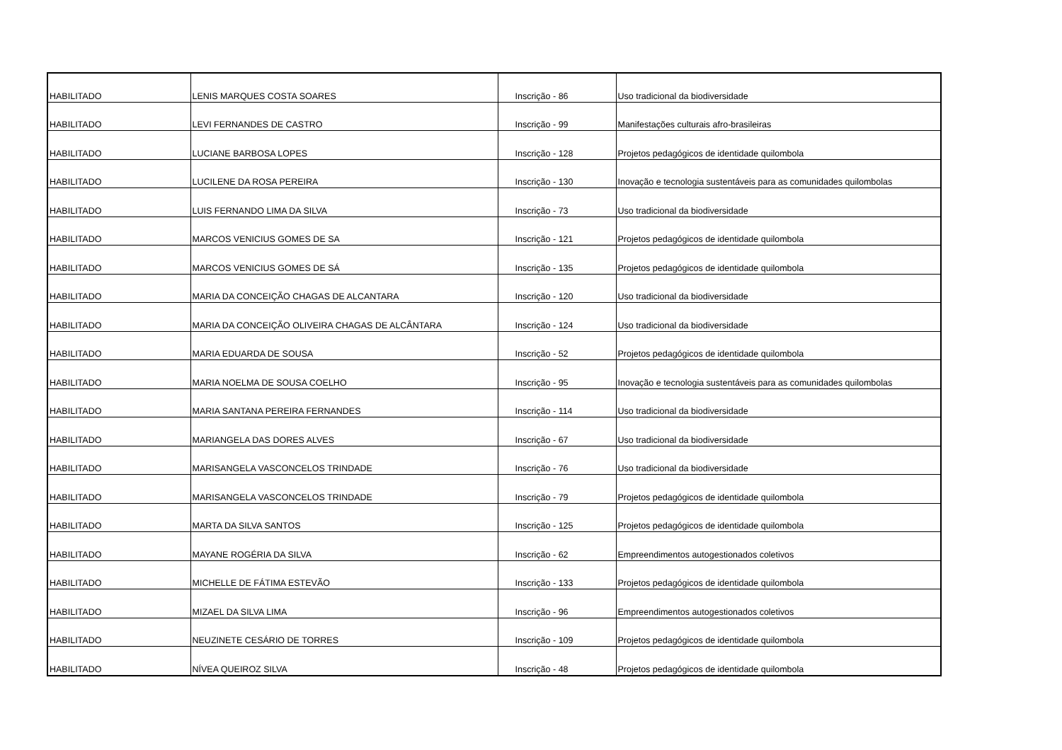| HABILITADO | LENIS MARQUES COSTA SOARES | Inscrição - 86 | Uso tradicional da biodiversidade |
| HABILITADO | LEVI FERNANDES DE CASTRO | Inscrição - 99 | Manifestações culturais afro-brasileiras |
| HABILITADO | LUCIANE BARBOSA LOPES | Inscrição - 128 | Projetos pedagógicos de identidade quilombola |
| HABILITADO | LUCILENE DA ROSA PEREIRA | Inscrição - 130 | Inovação e tecnologia sustentáveis para as comunidades quilombolas |
| HABILITADO | LUIS FERNANDO LIMA DA SILVA | Inscrição - 73 | Uso tradicional da biodiversidade |
| HABILITADO | MARCOS VENICIUS GOMES DE SA | Inscrição - 121 | Projetos pedagógicos de identidade quilombola |
| HABILITADO | MARCOS VENICIUS GOMES DE SÁ | Inscrição - 135 | Projetos pedagógicos de identidade quilombola |
| HABILITADO | MARIA DA CONCEIÇÃO CHAGAS DE ALCANTARA | Inscrição - 120 | Uso tradicional da biodiversidade |
| HABILITADO | MARIA DA CONCEIÇÃO OLIVEIRA CHAGAS DE ALCÂNTARA | Inscrição - 124 | Uso tradicional da biodiversidade |
| HABILITADO | MARIA EDUARDA DE SOUSA | Inscrição - 52 | Projetos pedagógicos de identidade quilombola |
| HABILITADO | MARIA NOELMA DE SOUSA COELHO | Inscrição - 95 | Inovação e tecnologia sustentáveis para as comunidades quilombolas |
| HABILITADO | MARIA SANTANA PEREIRA FERNANDES | Inscrição - 114 | Uso tradicional da biodiversidade |
| HABILITADO | MARIANGELA DAS DORES ALVES | Inscrição - 67 | Uso tradicional da biodiversidade |
| HABILITADO | MARISANGELA VASCONCELOS TRINDADE | Inscrição - 76 | Uso tradicional da biodiversidade |
| HABILITADO | MARISANGELA VASCONCELOS TRINDADE | Inscrição - 79 | Projetos pedagógicos de identidade quilombola |
| HABILITADO | MARTA DA SILVA SANTOS | Inscrição - 125 | Projetos pedagógicos de identidade quilombola |
| HABILITADO | MAYANE ROGÉRIA DA SILVA | Inscrição - 62 | Empreendimentos autogestionados coletivos |
| HABILITADO | MICHELLE DE FÁTIMA ESTEVÃO | Inscrição - 133 | Projetos pedagógicos de identidade quilombola |
| HABILITADO | MIZAEL DA SILVA LIMA | Inscrição - 96 | Empreendimentos autogestionados coletivos |
| HABILITADO | NEUZINETE CESÁRIO DE TORRES | Inscrição - 109 | Projetos pedagógicos de identidade quilombola |
| HABILITADO | NÍVEA QUEIROZ SILVA | Inscrição - 48 | Projetos pedagógicos de identidade quilombola |